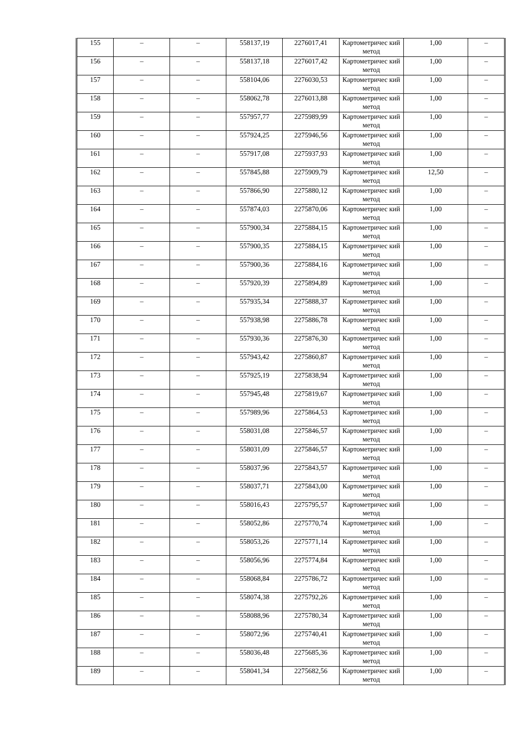| 155 | – | – | 558137,19 | 2276017,41 | Картометричес кий метод | 1,00 | – |
| 156 | – | – | 558137,18 | 2276017,42 | Картометричес кий метод | 1,00 | – |
| 157 | – | – | 558104,06 | 2276030,53 | Картометричес кий метод | 1,00 | – |
| 158 | – | – | 558062,78 | 2276013,88 | Картометричес кий метод | 1,00 | – |
| 159 | – | – | 557957,77 | 2275989,99 | Картометричес кий метод | 1,00 | – |
| 160 | – | – | 557924,25 | 2275946,56 | Картометричес кий метод | 1,00 | – |
| 161 | – | – | 557917,08 | 2275937,93 | Картометричес кий метод | 1,00 | – |
| 162 | – | – | 557845,88 | 2275909,79 | Картометричес кий метод | 12,50 | – |
| 163 | – | – | 557866,90 | 2275880,12 | Картометричес кий метод | 1,00 | – |
| 164 | – | – | 557874,03 | 2275870,06 | Картометричес кий метод | 1,00 | – |
| 165 | – | – | 557900,34 | 2275884,15 | Картометричес кий метод | 1,00 | – |
| 166 | – | – | 557900,35 | 2275884,15 | Картометричес кий метод | 1,00 | – |
| 167 | – | – | 557900,36 | 2275884,16 | Картометричес кий метод | 1,00 | – |
| 168 | – | – | 557920,39 | 2275894,89 | Картометричес кий метод | 1,00 | – |
| 169 | – | – | 557935,34 | 2275888,37 | Картометричес кий метод | 1,00 | – |
| 170 | – | – | 557938,98 | 2275886,78 | Картометричес кий метод | 1,00 | – |
| 171 | – | – | 557930,36 | 2275876,30 | Картометричес кий метод | 1,00 | – |
| 172 | – | – | 557943,42 | 2275860,87 | Картометричес кий метод | 1,00 | – |
| 173 | – | – | 557925,19 | 2275838,94 | Картометричес кий метод | 1,00 | – |
| 174 | – | – | 557945,48 | 2275819,67 | Картометричес кий метод | 1,00 | – |
| 175 | – | – | 557989,96 | 2275864,53 | Картометричес кий метод | 1,00 | – |
| 176 | – | – | 558031,08 | 2275846,57 | Картометричес кий метод | 1,00 | – |
| 177 | – | – | 558031,09 | 2275846,57 | Картометричес кий метод | 1,00 | – |
| 178 | – | – | 558037,96 | 2275843,57 | Картометричес кий метод | 1,00 | – |
| 179 | – | – | 558037,71 | 2275843,00 | Картометричес кий метод | 1,00 | – |
| 180 | – | – | 558016,43 | 2275795,57 | Картометричес кий метод | 1,00 | – |
| 181 | – | – | 558052,86 | 2275770,74 | Картометричес кий метод | 1,00 | – |
| 182 | – | – | 558053,26 | 2275771,14 | Картометричес кий метод | 1,00 | – |
| 183 | – | – | 558056,96 | 2275774,84 | Картометричес кий метод | 1,00 | – |
| 184 | – | – | 558068,84 | 2275786,72 | Картометричес кий метод | 1,00 | – |
| 185 | – | – | 558074,38 | 2275792,26 | Картометричес кий метод | 1,00 | – |
| 186 | – | – | 558088,96 | 2275780,34 | Картометричес кий метод | 1,00 | – |
| 187 | – | – | 558072,96 | 2275740,41 | Картометричес кий метод | 1,00 | – |
| 188 | – | – | 558036,48 | 2275685,36 | Картометричес кий метод | 1,00 | – |
| 189 | – | – | 558041,34 | 2275682,56 | Картометричес кий метод | 1,00 | – |